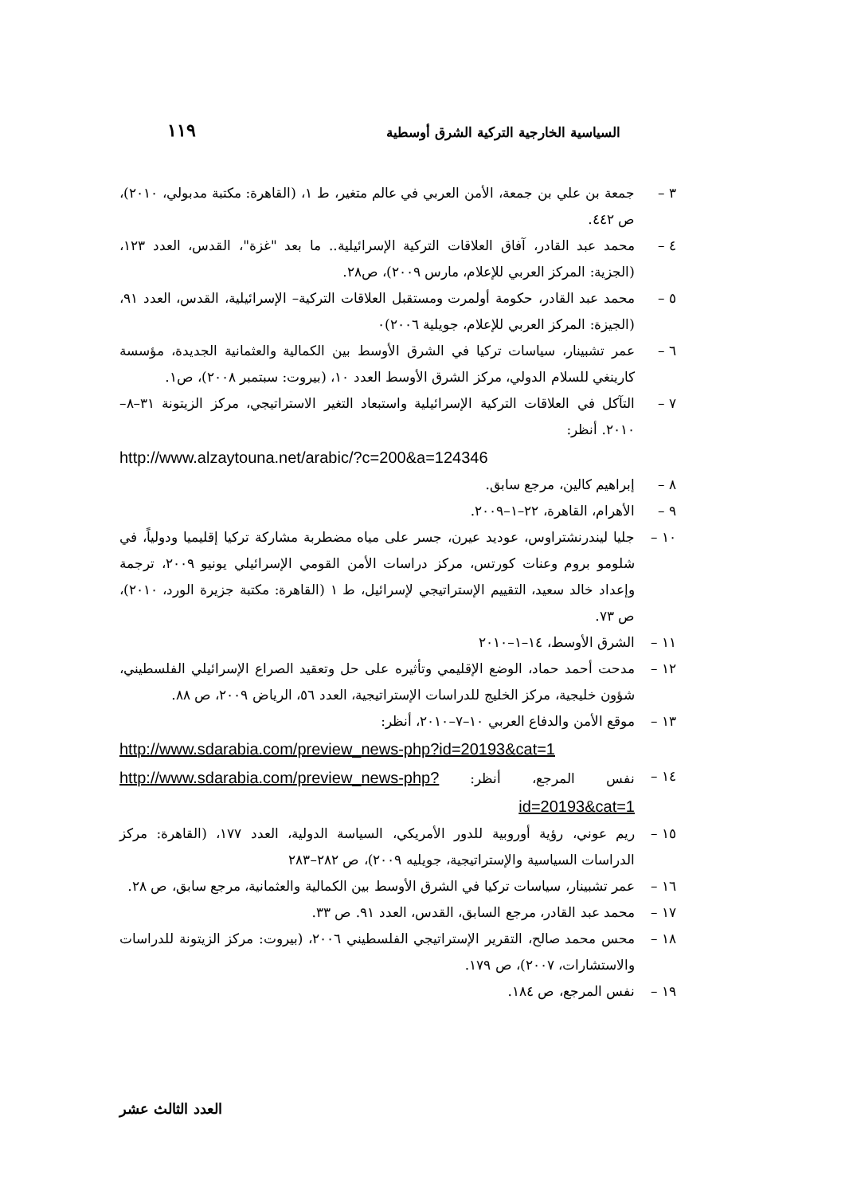السياسية الخارجية التركية الشرق أوسطية ١١٩
٣ – جمعة بن علي بن جمعة، الأمن العربي في عالم متغير، ط ١، (القاهرة: مكتبة مدبولي، ٢٠١٠)، ص ٤٤٢.
٤ – محمد عبد القادر، آفاق العلاقات التركية الإسرائيلية.. ما بعد "غزة"، القدس، العدد ١٢٣، (الجزية: المركز العربي للإعلام، مارس ٢٠٠٩)، ص٢٨.
٥ – محمد عبد القادر، حكومة أولمرت ومستقبل العلاقات التركية– الإسرائيلية، القدس، العدد ٩١، (الجيزة: المركز العربي للإعلام، جويلية ٢٠٠٦)٠
٦ – عمر تشبينار، سياسات تركيا في الشرق الأوسط بين الكمالية والعثمانية الجديدة، مؤسسة كارينغي للسلام الدولي، مركز الشرق الأوسط العدد ١٠، (بيروت: سبتمبر ٢٠٠٨)، ص١.
٧ – التآكل في العلاقات التركية الإسرائيلية واستبعاد التغير الاستراتيجي، مركز الزيتونة ٣١–٨–٢٠١٠. أنظر:
http://www.alzaytouna.net/arabic/?c=200&a=124346
٨ – إبراهيم كالين، مرجع سابق.
٩ – الأهرام، القاهرة، ٢٢–١–٢٠٠٩.
١٠ – جليا ليندرنشتراوس، عوديد عيرن، جسر على مياه مضطربة مشاركة تركيا إقليميا ودولياً، في شلومو بروم وعنات كورتس، مركز دراسات الأمن القومي الإسرائيلي يونيو ٢٠٠٩، ترجمة وإعداد خالد سعيد، التقييم الإستراتيجي لإسرائيل، ط ١ (القاهرة: مكتبة جزيرة الورد، ٢٠١٠)، ص ٧٣.
١١ – الشرق الأوسط، ١٤–١–٢٠١٠
١٢ – مدحت أحمد حماد، الوضع الإقليمي وتأثيره على حل وتعقيد الصراع الإسرائيلي الفلسطيني، شؤون خليجية، مركز الخليج للدراسات الإستراتيجية، العدد ٥٦، الرياض ٢٠٠٩، ص ٨٨.
١٣ – موقع الأمن والدفاع العربي ١٠–٧–٢٠١٠، أنظر:
http://www.sdarabia.com/preview_news-php?id=20193&cat=1
١٤ – نفس المرجع، أنظر: http://www.sdarabia.com/preview_news-php?id=20193&cat=1
١٥ – ريم عوني، رؤية أوروبية للدور الأمريكي، السياسة الدولية، العدد ١٧٧، (القاهرة: مركز الدراسات السياسية والإستراتيجية، جويليه ٢٠٠٩)، ص ٢٨٢–٢٨٣
١٦ – عمر تشبينار، سياسات تركيا في الشرق الأوسط بين الكمالية والعثمانية، مرجع سابق، ص ٢٨.
١٧ – محمد عبد القادر، مرجع السابق، القدس، العدد ٩١. ص ٣٣.
١٨ – محس محمد صالح، التقرير الإستراتيجي الفلسطيني ٢٠٠٦، (بيروت: مركز الزيتونة للدراسات والاستشارات، ٢٠٠٧)، ص ١٧٩.
١٩ – نفس المرجع، ص ١٨٤.
العدد الثالث عشر